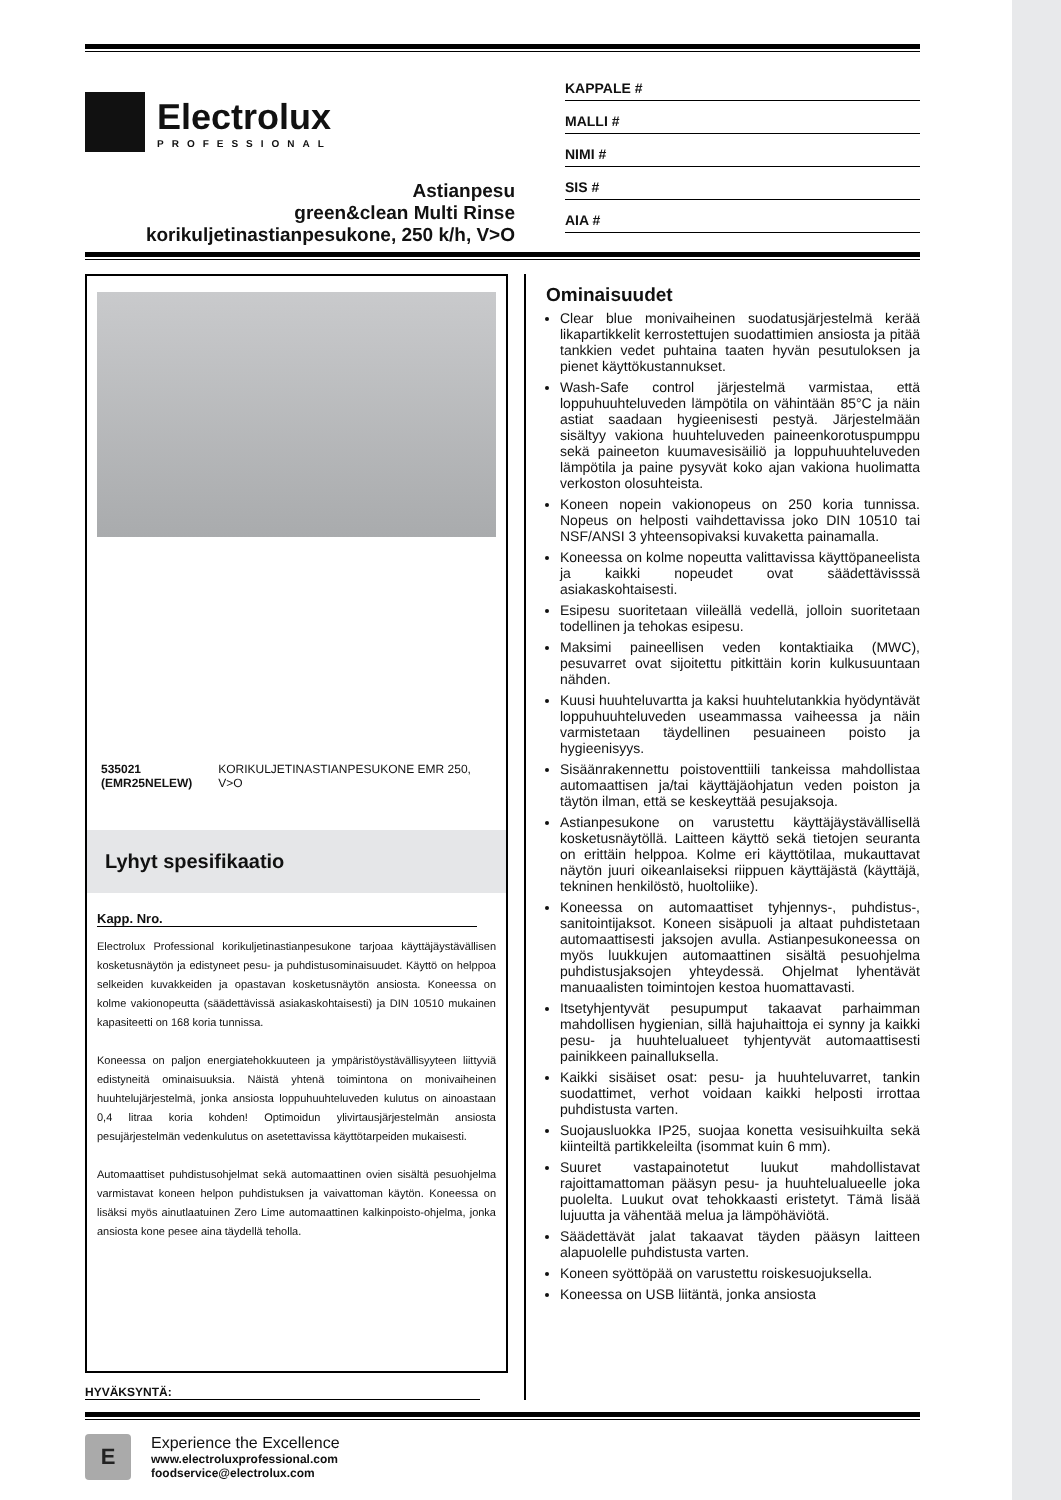Electrolux
PROFESSIONAL
Astianpesu
green&clean Multi Rinse
korikuljetinastianpesukone, 250 k/h, V>O
KAPPALE #
MALLI #
NIMI #
SIS #
AIA #
535021
(EMR25NELEW) KORIKULJETINASTIANPESUKONE EMR 250, V>O
Lyhyt spesifikaatio
Kapp. Nro.
Electrolux Professional korikuljetinastianpesukone tarjoaa käyttäjäystävällisen kosketusnäytön ja edistyneet pesu- ja puhdistusominaisuudet. Käyttö on helppoa selkeiden kuvakkeiden ja opastavan kosketusnäytön ansiosta. Koneessa on kolme vakionopeutta (säädettävissä asiakaskohtaisesti) ja DIN 10510 mukainen kapasiteetti on 168 koria tunnissa.
Koneessa on paljon energiatehokkuuteen ja ympäristöystävällisyyteen liittyviä edistyneitä ominaisuuksia. Näistä yhtenä toimintona on monivaiheinen huuhtelujärjestelmä, jonka ansiosta loppuhuuhteluveden kulutus on ainoastaan 0,4 litraa koria kohden! Optimoidun ylivirtausjärjestelmän ansiosta pesujärjestelmän vedenkulutus on asetettavissa käyttötarpeiden mukaisesti.
Automaattiset puhdistusohjelmat sekä automaattinen ovien sisältä pesuohjelma varmistavat koneen helpon puhdistuksen ja vaivattoman käytön. Koneessa on lisäksi myös ainutlaatuinen Zero Lime automaattinen kalkinpoisto-ohjelma, jonka ansiosta kone pesee aina täydellä teholla.
HYVÄKSYNTÄ:
Ominaisuudet
Clear blue monivaiheinen suodatusjärjestelmä kerää likapartikkelit kerrostettujen suodattimien ansiosta ja pitää tankkien vedet puhtaina taaten hyvän pesutuloksen ja pienet käyttökustannukset.
Wash-Safe control järjestelmä varmistaa, että loppuhuuhteluveden lämpötila on vähintään 85°C ja näin astiat saadaan hygieenisesti pestyä. Järjestelmään sisältyy vakiona huuhteluveden paineenkorotuspumppu sekä paineeton kuumavesisäiliö ja loppuhuuhteluveden lämpötila ja paine pysyvät koko ajan vakiona huolimatta verkoston olosuhteista.
Koneen nopein vakionopeus on 250 koria tunnissa. Nopeus on helposti vaihdettavissa joko DIN 10510 tai NSF/ANSI 3 yhteensopivaksi kuvaketta painamalla.
Koneessa on kolme nopeutta valittavissa käyttöpaneelista ja kaikki nopeudet ovat säädettävisssä asiakaskohtaisesti.
Esipesu suoritetaan viileällä vedellä, jolloin suoritetaan todellinen ja tehokas esipesu.
Maksimi paineellisen veden kontaktiaika (MWC), pesuvarret ovat sijoitettu pitkittäin korin kulkusuuntaan nähden.
Kuusi huuhteluvartta ja kaksi huuhtelutankkia hyödyntävät loppuhuuhteluveden useammassa vaiheessa ja näin varmistetaan täydellinen pesuaineen poisto ja hygieenisyys.
Sisäänrakennettu poistoventtiili tankeissa mahdollistaa automaattisen ja/tai käyttäjäohjatun veden poiston ja täytön ilman, että se keskeyttää pesujaksoja.
Astianpesukone on varustettu käyttäjäystävällisellä kosketusnäytöllä. Laitteen käyttö sekä tietojen seuranta on erittäin helppoa. Kolme eri käyttötilaa, mukauttavat näytön juuri oikeanlaiseksi riippuen käyttäjästä (käyttäjä, tekninen henkilöstö, huoltoliike).
Koneessa on automaattiset tyhjennys-, puhdistus-, sanitointijaksot. Koneen sisäpuoli ja altaat puhdistetaan automaattisesti jaksojen avulla. Astianpesukoneessa on myös luukkujen automaattinen sisältä pesuohjelma puhdistusjaksojen yhteydessä. Ohjelmat lyhentävät manuaalisten toimintojen kestoa huomattavasti.
Itsetyhjentyvät pesupumput takaavat parhaimman mahdollisen hygienian, sillä hajuhaittoja ei synny ja kaikki pesu- ja huuhtelualueet tyhjentyvät automaattisesti painikkeen painalluksella.
Kaikki sisäiset osat: pesu- ja huuhteluvarret, tankin suodattimet, verhot voidaan kaikki helposti irrottaa puhdistusta varten.
Suojausluokka IP25, suojaa konetta vesisuihkuilta sekä kiinteiltä partikkeleilta (isommat kuin 6 mm).
Suuret vastapainotetut luukut mahdollistavat rajoittamattoman pääsyn pesu- ja huuhtelualueelle joka puolelta. Luukut ovat tehokkaasti eristetyt. Tämä lisää lujuutta ja vähentää melua ja lämpöhäviötä.
Säädettävät jalat takaavat täyden pääsyn laitteen alapuolelle puhdistusta varten.
Koneen syöttöpää on varustettu roiskesuojuksella.
Koneessa on USB liitäntä, jonka ansiosta
E
Experience the Excellence
www.electroluxprofessional.com
foodservice@electrolux.com